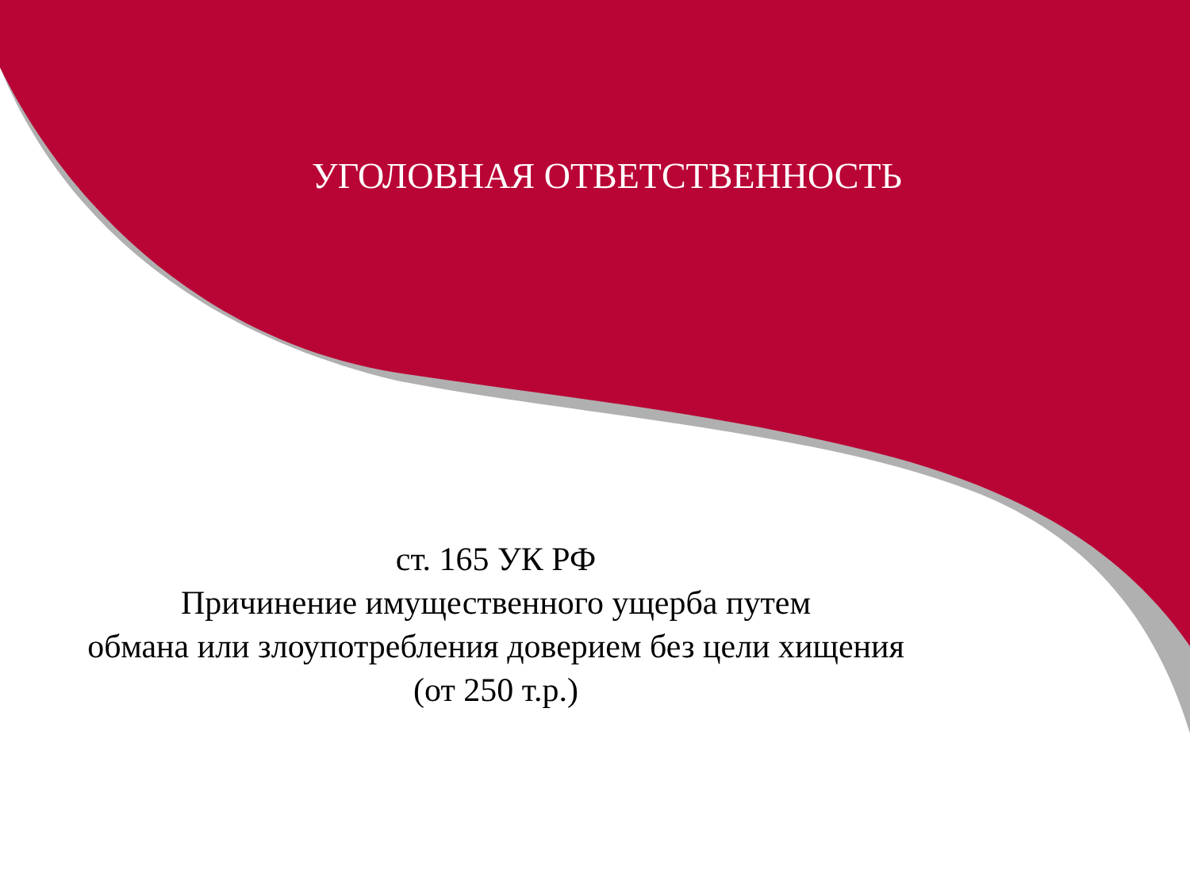УГОЛОВНАЯ ОТВЕТСТВЕННОСТЬ
ст. 165 УК РФ
Причинение имущественного ущерба путем
обмана или злоупотребления доверием без цели хищения
(от 250 т.р.)